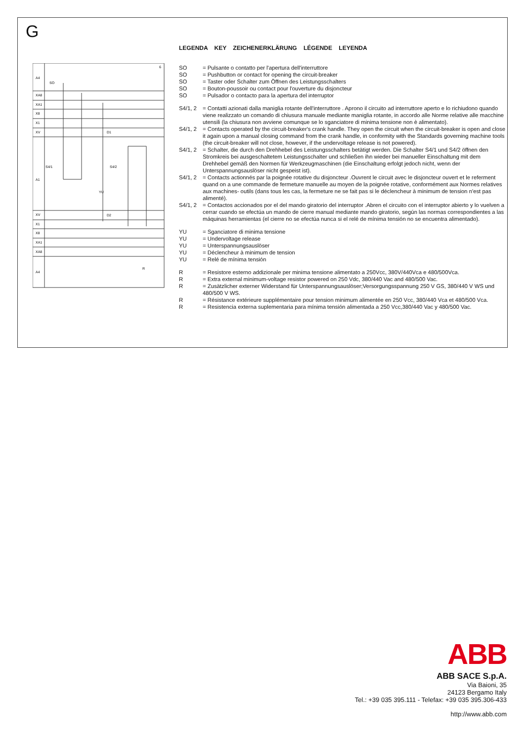G
A4
XA8
XA1
X8
X1
XV
A1
XV
X1
X8
XA1
XA8
A4
SO
S4/1
S4/2
YU
R
6
D1
D2
LEGENDA KEY ZEICHENERKLÄRUNG LÉGENDE LEYENDA
SO = Pulsante o contatto per l'apertura dell'interruttore
SO = Pushbutton or contact for opening the circuit-breaker
SO = Taster oder Schalter zum Öffnen des Leistungsschalters
SO = Bouton-poussoir ou contact pour l'ouverture du disjoncteur
SO = Pulsador o contacto para la apertura del interruptor
S4/1, 2 = Contatti azionati dalla maniglia rotante dell'interruttore . Aprono il circuito ad interruttore aperto e lo richiudono quando viene realizzato un comando di chiusura manuale mediante maniglia rotante, in accordo alle Norme relative alle macchine utensili (la chiusura non avviene comunque se lo sganciatore di minima tensione non è alimentato).
S4/1, 2 = Contacts operated by the circuit-breaker's crank handle. They open the circuit when the circuit-breaker is open and close it again upon a manual closing command from the crank handle, in conformity with the Standards governing machine tools (the circuit-breaker will not close, however, if the undervoltage release is not powered).
S4/1, 2 = Schalter, die durch den Drehhebel des Leistungsschalters betätigt werden. Die Schalter S4/1 und S4/2 öffnen den Stromkreis bei ausgeschaltetem Leistungsschalter und schließen ihn wieder bei manueller Einschaltung mit dem Drehhebel gemäß den Normen für Werkzeugmaschinen (die Einschaltung erfolgt jedoch nicht, wenn der Unterspannungsauslöser nicht gespeist ist).
S4/1, 2 = Contacts actionnés par la poignée rotative du disjoncteur .Ouvrent le circuit avec le disjoncteur ouvert et le referment quand on a une commande de fermeture manuelle au moyen de la poignée rotative, conformément aux Normes relatives aux machines- outils (dans tous les cas, la fermeture ne se fait pas si le déclencheur à minimum de tension n'est pas alimenté).
S4/1, 2 = Contactos accionados por el del mando giratorio del interruptor .Abren el circuito con el interruptor abierto y lo vuelven a cerrar cuando se efectúa un mando de cierre manual mediante mando giratorio, según las normas correspondientes a las máquinas herramientas (el cierre no se efectúa nunca si el relé de mínima tensión no se encuentra alimentado).
YU = Sganciatore di minima tensione
YU = Undervoltage release
YU = Unterspannungsauslöser
YU = Déclencheur à minimum de tension
YU = Relé de mínima tensión
R = Resistore esterno addizionale per minima tensione alimentato a 250Vcc, 380V/440Vca e 480/500Vca.
R = Extra external minimum-voltage resistor powered on 250 Vdc, 380/440 Vac and 480/500 Vac.
R = Zusätzlicher externer Widerstand für Unterspannungsauslöser;Versorgungsspannung 250 V GS, 380/440 V WS und 480/500 V WS.
R = Résistance extérieure supplémentaire pour tension minimum alimentée en 250 Vcc, 380/440 Vca et 480/500 Vca.
R = Resistencia externa suplementaria para mínima tensión alimentada a 250 Vcc,380/440 Vac y 480/500 Vac.
ABB
ABB SACE S.p.A.
Via Baioni, 35
24123 Bergamo Italy
Tel.: +39 035 395.111 - Telefax: +39 035 395.306-433
http://www.abb.com